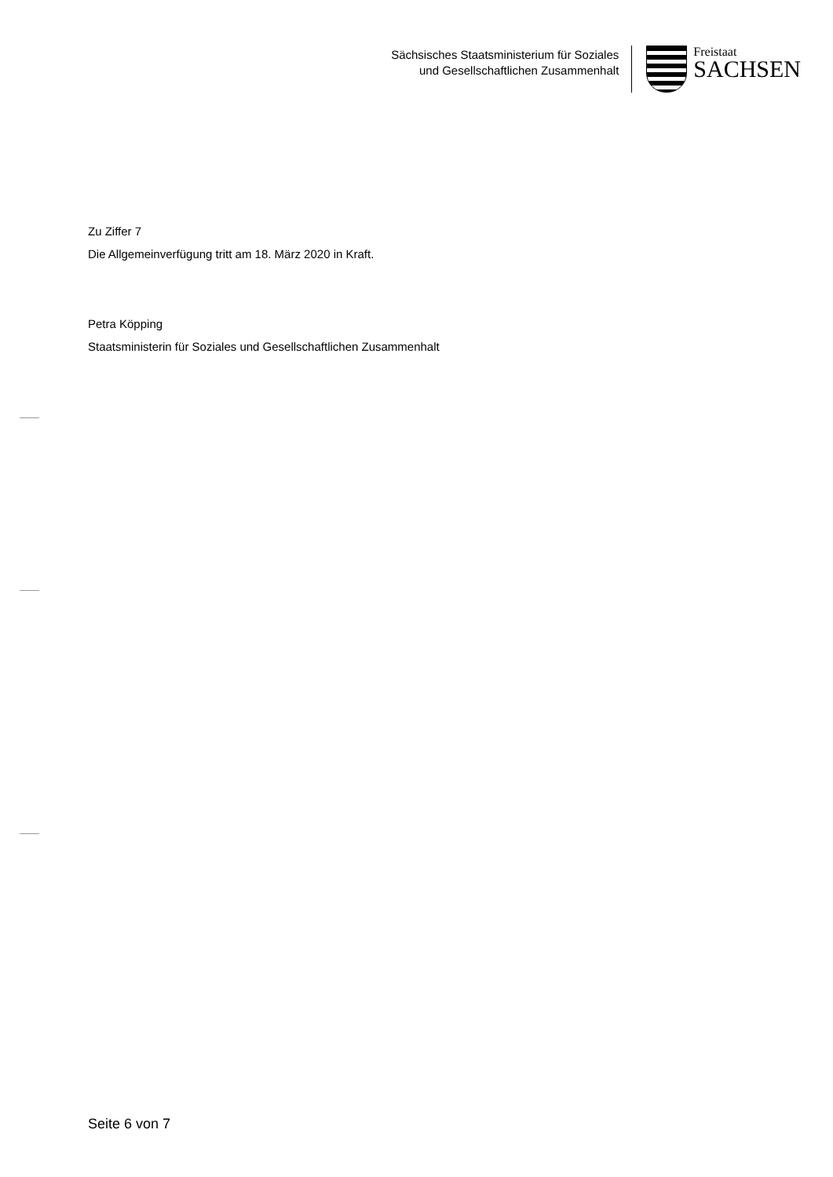Sächsisches Staatsministerium für Soziales
und Gesellschaftlichen Zusammenhalt
Freistaat
SACHSEN
Zu Ziffer 7
Die Allgemeinverfügung tritt am 18. März 2020 in Kraft.
Petra Köpping
Staatsministerin für Soziales und Gesellschaftlichen Zusammenhalt
Seite 6 von 7